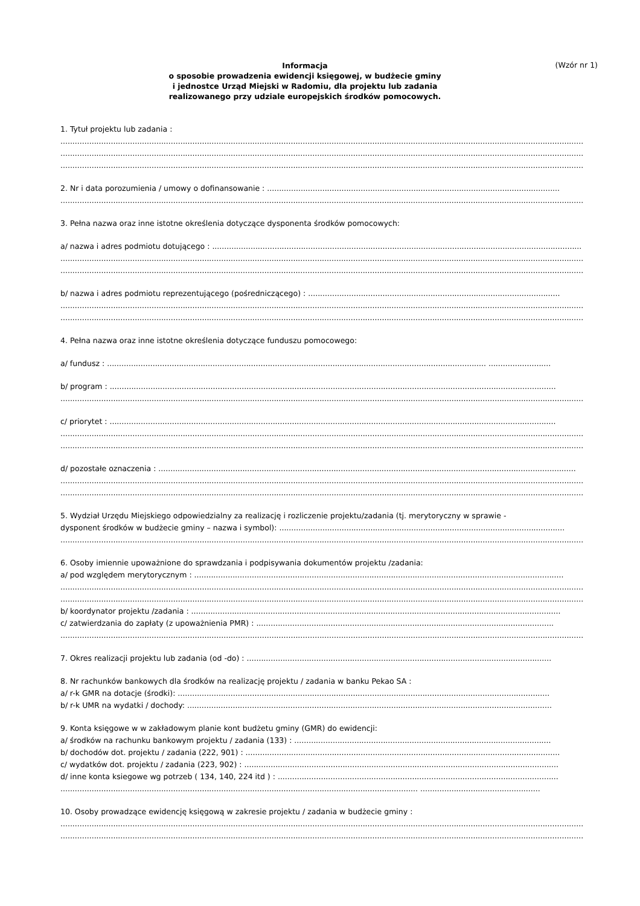Informacja
o sposobie prowadzenia ewidencji księgowej, w budżecie gminy
i jednostce Urząd Miejski w Radomiu, dla projektu lub zadania
realizowanego przy udziale europejskich środków pomocowych.
(Wzór nr 1)
1. Tytuł projektu lub zadania :
..........................................................................................................................................................................................................................
..........................................................................................................................................................................................................................
..........................................................................................................................................................................................................................
2. Nr i data porozumienia / umowy o dofinansowanie : ..........................................................................................................................
..........................................................................................................................................................................................................................
3. Pełna nazwa oraz inne istotne określenia dotyczące dysponenta środków pomocowych:
a/ nazwa i adres podmiotu dotującego : ..........................................................................................................................................................
..........................................................................................................................................................................................................................
..........................................................................................................................................................................................................................
b/ nazwa i adres podmiotu reprezentującego (pośredniczącego) : .........................................................................................................
..........................................................................................................................................................................................................................
..........................................................................................................................................................................................................................
4. Pełna nazwa oraz inne istotne określenia dotyczące funduszu pomocowego:
a/ fundusz : .............................................................................................................................................................. ..........................
b/ program : ..........................................................................................................................................................................................
..........................................................................................................................................................................................................................
c/ priorytet : ..........................................................................................................................................................................................
..........................................................................................................................................................................................................................
..........................................................................................................................................................................................................................
d/ pozostałe oznaczenia : ..............................................................................................................................................................................
..........................................................................................................................................................................................................................
..........................................................................................................................................................................................................................
5. Wydział Urzędu Miejskiego odpowiedzialny za realizację i rozliczenie projektu/zadania (tj. merytoryczny w sprawie -
dysponent środków w budżecie gminy – nazwa i symbol): .......................................................................................................................
..........................................................................................................................................................................................................................
6. Osoby imiennie upoważnione do sprawdzania i podpisywania dokumentów projektu /zadania:
a/ pod względem merytorycznym : ..........................................................................................................................................................
..........................................................................................................................................................................................................................
..........................................................................................................................................................................................................................
b/ koordynator projektu /zadania : ..........................................................................................................................................................
c/ zatwierdzania do zapłaty (z upoważnienia PMR) : ............................................................................................................................
..........................................................................................................................................................................................................................
7. Okres realizacji projektu lub zadania (od -do) : ...............................................................................................................................
8. Nr rachunków bankowych dla środków na realizację projektu / zadania w banku Pekao SA :
a/ r-k GMR na dotacje (środki): ...........................................................................................................................................................
b/ r-k UMR na wydatki / dochody: ........................................................................................................................................................
9. Konta księgowe w w zakładowym planie kont budżetu gminy (GMR) do ewidencji:
a/ środków na rachunku bankowym projektu / zadania (133) : ...........................................................................................................
b/ dochodów dot. projektu / zadania (222, 901) : ...................................................................................................................................
c/ wydatków dot. projektu / zadania (223, 902) : ...................................................................................................................................
d/ inne konta ksiegowe wg potrzeb ( 134, 140, 224 itd ) : .....................................................................................................................
..................................................................................................................................................... ..................................................
10. Osoby prowadzące ewidencję księgową w zakresie projektu / zadania w budżecie gminy :
..........................................................................................................................................................................................................................
..........................................................................................................................................................................................................................